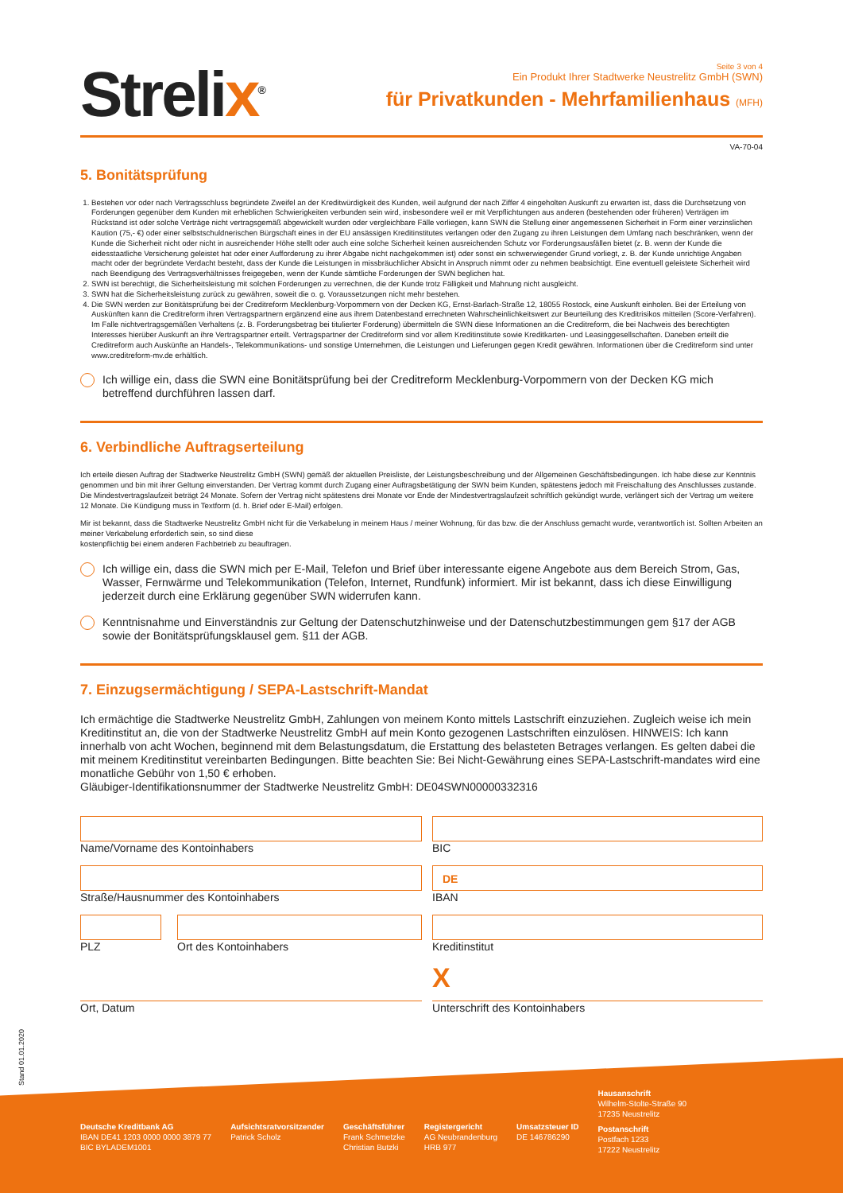Strelix<sup>®</sup>
Seite 3 von 4
Ein Produkt Ihrer Stadtwerke Neustrelitz GmbH (SWN)
für Privatkunden - Mehrfamilienhaus (MFH)
VA-70-04
5. Bonitätsprüfung
1. Bestehen vor oder nach Vertragsschluss begründete Zweifel an der Kreditwürdigkeit des Kunden, weil aufgrund der nach Ziffer 4 eingeholten Auskunft zu erwarten ist, dass die Durchsetzung von Forderungen gegenüber dem Kunden mit erheblichen Schwierigkeiten verbunden sein wird, insbesondere weil er mit Verpflichtungen aus anderen (bestehenden oder früheren) Verträgen im Rückstand ist oder solche Verträge nicht vertragsgemäß abgewickelt wurden oder vergleichbare Fälle vorliegen, kann SWN die Stellung einer angemessenen Sicherheit in Form einer verzinslichen Kaution (75,- €) oder einer selbstschuldnerischen Bürgschaft eines in der EU ansässigen Kreditinstitutes verlangen oder den Zugang zu ihren Leistungen dem Umfang nach beschränken, wenn der Kunde die Sicherheit nicht oder nicht in ausreichender Höhe stellt oder auch eine solche Sicherheit keinen ausreichenden Schutz vor Forderungsausfällen bietet (z. B. wenn der Kunde die eidesstaatliche Versicherung geleistet hat oder einer Aufforderung zu ihrer Abgabe nicht nachgekommen ist) oder sonst ein schwerwiegender Grund vorliegt, z. B. der Kunde unrichtige Angaben macht oder der begründete Verdacht besteht, dass der Kunde die Leistungen in missbräuchlicher Absicht in Anspruch nimmt oder zu nehmen beabsichtigt. Eine eventuell geleistete Sicherheit wird nach Beendigung des Vertragsverhältnisses freigegeben, wenn der Kunde sämtliche Forderungen der SWN beglichen hat.
2. SWN ist berechtigt, die Sicherheitsleistung mit solchen Forderungen zu verrechnen, die der Kunde trotz Fälligkeit und Mahnung nicht ausgleicht.
3. SWN hat die Sicherheitsleistung zurück zu gewähren, soweit die o. g. Voraussetzungen nicht mehr bestehen.
4. Die SWN werden zur Bonitätsprüfung bei der Creditreform Mecklenburg-Vorpommern von der Decken KG, Ernst-Barlach-Straße 12, 18055 Rostock, eine Auskunft einholen. Bei der Erteilung von Auskünften kann die Creditreform ihren Vertragspartnern ergänzend eine aus ihrem Datenbestand errechneten Wahrscheinlichkeitswert zur Beurteilung des Kreditrisikos mitteilen (Score-Verfahren). Im Falle nichtvertragsgemäßen Verhaltens (z. B. Forderungsbetrag bei titulierter Forderung) übermitteln die SWN diese Informationen an die Creditreform, die bei Nachweis des berechtigten Interesses hierüber Auskunft an ihre Vertragspartner erteilt. Vertragspartner der Creditreform sind vor allem Kreditinstitute sowie Kreditkarten- und Leasinggesellschaften. Daneben erteilt die Creditreform auch Auskünfte an Handels-, Telekommunikations- und sonstige Unternehmen, die Leistungen und Lieferungen gegen Kredit gewähren. Informationen über die Creditreform sind unter www.creditreform-mv.de erhältlich.
Ich willige ein, dass die SWN eine Bonitätsprüfung bei der Creditreform Mecklenburg-Vorpommern von der Decken KG mich betreffend durchführen lassen darf.
6. Verbindliche Auftragserteilung
Ich erteile diesen Auftrag der Stadtwerke Neustrelitz GmbH (SWN) gemäß der aktuellen Preisliste, der Leistungsbeschreibung und der Allgemeinen Geschäftsbedingungen. Ich habe diese zur Kenntnis genommen und bin mit ihrer Geltung einverstanden. Der Vertrag kommt durch Zugang einer Auftragsbetätigung der SWN beim Kunden, spätestens jedoch mit Freischaltung des Anschlusses zustande. Die Mindestvertragslaufzeit beträgt 24 Monate. Sofern der Vertrag nicht spätestens drei Monate vor Ende der Mindestvertragslaufzeit schriftlich gekündigt wurde, verlängert sich der Vertrag um weitere 12 Monate. Die Kündigung muss in Textform (d. h. Brief oder E-Mail) erfolgen.
Mir ist bekannt, dass die Stadtwerke Neustrelitz GmbH nicht für die Verkabelung in meinem Haus / meiner Wohnung, für das bzw. die der Anschluss gemacht wurde, verantwortlich ist. Sollten Arbeiten an meiner Verkabelung erforderlich sein, so sind diese
kostenpflichtig bei einem anderen Fachbetrieb zu beauftragen.
Ich willige ein, dass die SWN mich per E-Mail, Telefon und Brief über interessante eigene Angebote aus dem Bereich Strom, Gas, Wasser, Fernwärme und Telekommunikation (Telefon, Internet, Rundfunk) informiert. Mir ist bekannt, dass ich diese Einwilligung jederzeit durch eine Erklärung gegenüber SWN widerrufen kann.
Kenntnisnahme und Einverständnis zur Geltung der Datenschutzhinweise und der Datenschutzbestimmungen gem §17 der AGB sowie der Bonitätsprüfungsklausel gem. §11 der AGB.
7. Einzugsermächtigung / SEPA-Lastschrift-Mandat
Ich ermächtige die Stadtwerke Neustrelitz GmbH, Zahlungen von meinem Konto mittels Lastschrift einzuziehen. Zugleich weise ich mein Kreditinstitut an, die von der Stadtwerke Neustrelitz GmbH auf mein Konto gezogenen Lastschriften einzulösen. HINWEIS: Ich kann innerhalb von acht Wochen, beginnend mit dem Belastungsdatum, die Erstattung des belasteten Betrages verlangen. Es gelten dabei die mit meinem Kreditinstitut vereinbarten Bedingungen. Bitte beachten Sie: Bei Nicht-Gewährung eines SEPA-Lastschrift-mandates wird eine monatliche Gebühr von 1,50 € erhoben.
Gläubiger-Identifikationsnummer der Stadtwerke Neustrelitz GmbH: DE04SWN00000332316
Name/Vorname des Kontoinhabers
BIC
Straße/Hausnummer des Kontoinhabers
DE
IBAN
PLZ Ort des Kontoinhabers
Kreditinstitut
Ort, Datum
X
Unterschrift des Kontoinhabers
Stand 01.01.2020
Deutsche Kreditbank AG
IBAN DE41 1203 0000 0000 3879 77
BIC BYLADEM1001
Aufsichtsratvorsitzender
Patrick Scholz
Geschäftsführer
Frank Schmetzke
Christian Butzki
Registergericht
AG Neubrandenburg
HRB 977
Umsatzsteuer ID
DE 146786290
Hausanschrift
Wilhelm-Stolte-Straße 90
17235 Neustrelitz
Postanschrift
Postfach 1233
17222 Neustrelitz